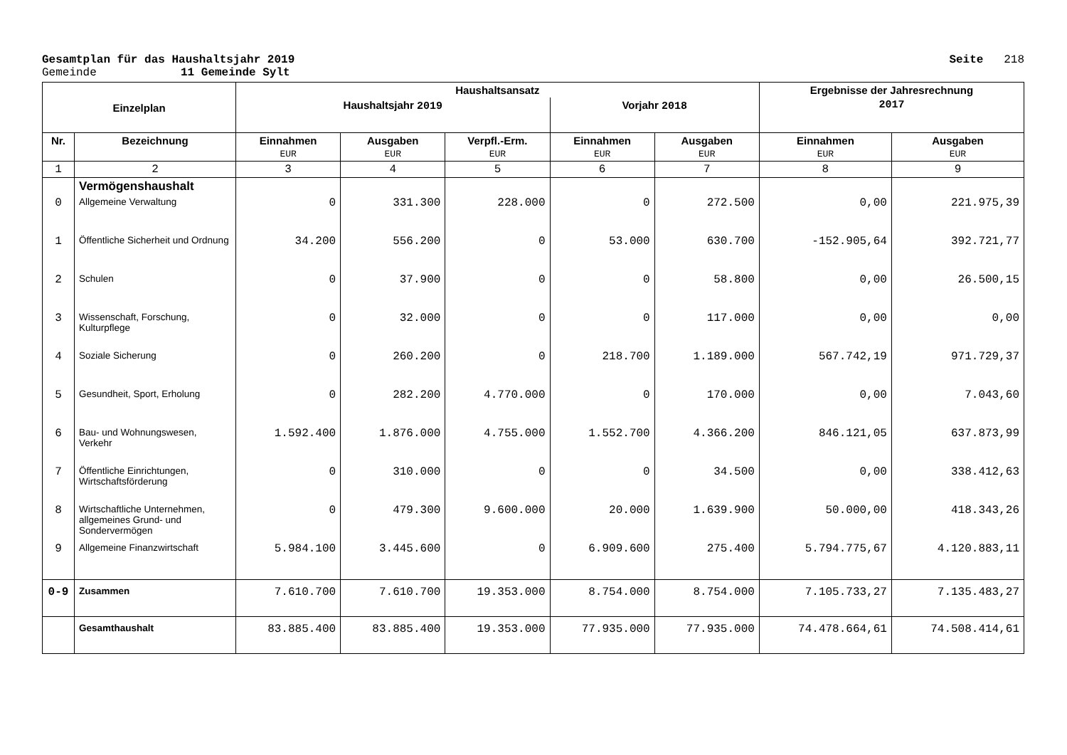Gesamtplan für das Haushaltsjahr 2019 Seite 218
Gemeinde 11 Gemeinde Sylt
| Einzelplan | | Haushaltsansatz | | | | | Ergebnisse der Jahresrechnung | |
| --- | --- | --- | --- | --- | --- | --- | --- | --- |
| | | Haushaltsjahr 2019 | | | Vorjahr 2018 | | 2017 | |
| Nr. | Bezeichnung | Einnahmen EUR | Ausgaben EUR | Verpfl.-Erm. EUR | Einnahmen EUR | Ausgaben EUR | Einnahmen EUR | Ausgaben EUR |
| 1 | 2 | 3 | 4 | 5 | 6 | 7 | 8 | 9 |
| | Vermögenshaushalt | | | | | | | |
| 0 | Allgemeine Verwaltung | 0 | 331.300 | 228.000 | 0 | 272.500 | 0,00 | 221.975,39 |
| 1 | Öffentliche Sicherheit und Ordnung | 34.200 | 556.200 | 0 | 53.000 | 630.700 | -152.905,64 | 392.721,77 |
| 2 | Schulen | 0 | 37.900 | 0 | 0 | 58.800 | 0,00 | 26.500,15 |
| 3 | Wissenschaft, Forschung, Kulturpflege | 0 | 32.000 | 0 | 0 | 117.000 | 0,00 | 0,00 |
| 4 | Soziale Sicherung | 0 | 260.200 | 0 | 218.700 | 1.189.000 | 567.742,19 | 971.729,37 |
| 5 | Gesundheit, Sport, Erholung | 0 | 282.200 | 4.770.000 | 0 | 170.000 | 0,00 | 7.043,60 |
| 6 | Bau- und Wohnungswesen, Verkehr | 1.592.400 | 1.876.000 | 4.755.000 | 1.552.700 | 4.366.200 | 846.121,05 | 637.873,99 |
| 7 | Öffentliche Einrichtungen, Wirtschaftsförderung | 0 | 310.000 | 0 | 0 | 34.500 | 0,00 | 338.412,63 |
| 8 | Wirtschaftliche Unternehmen, allgemeines Grund- und Sondervermögen | 0 | 479.300 | 9.600.000 | 20.000 | 1.639.900 | 50.000,00 | 418.343,26 |
| 9 | Allgemeine Finanzwirtschaft | 5.984.100 | 3.445.600 | 0 | 6.909.600 | 275.400 | 5.794.775,67 | 4.120.883,11 |
| 0-9 | Zusammen | 7.610.700 | 7.610.700 | 19.353.000 | 8.754.000 | 8.754.000 | 7.105.733,27 | 7.135.483,27 |
| | Gesamthaushalt | 83.885.400 | 83.885.400 | 19.353.000 | 77.935.000 | 77.935.000 | 74.478.664,61 | 74.508.414,61 |